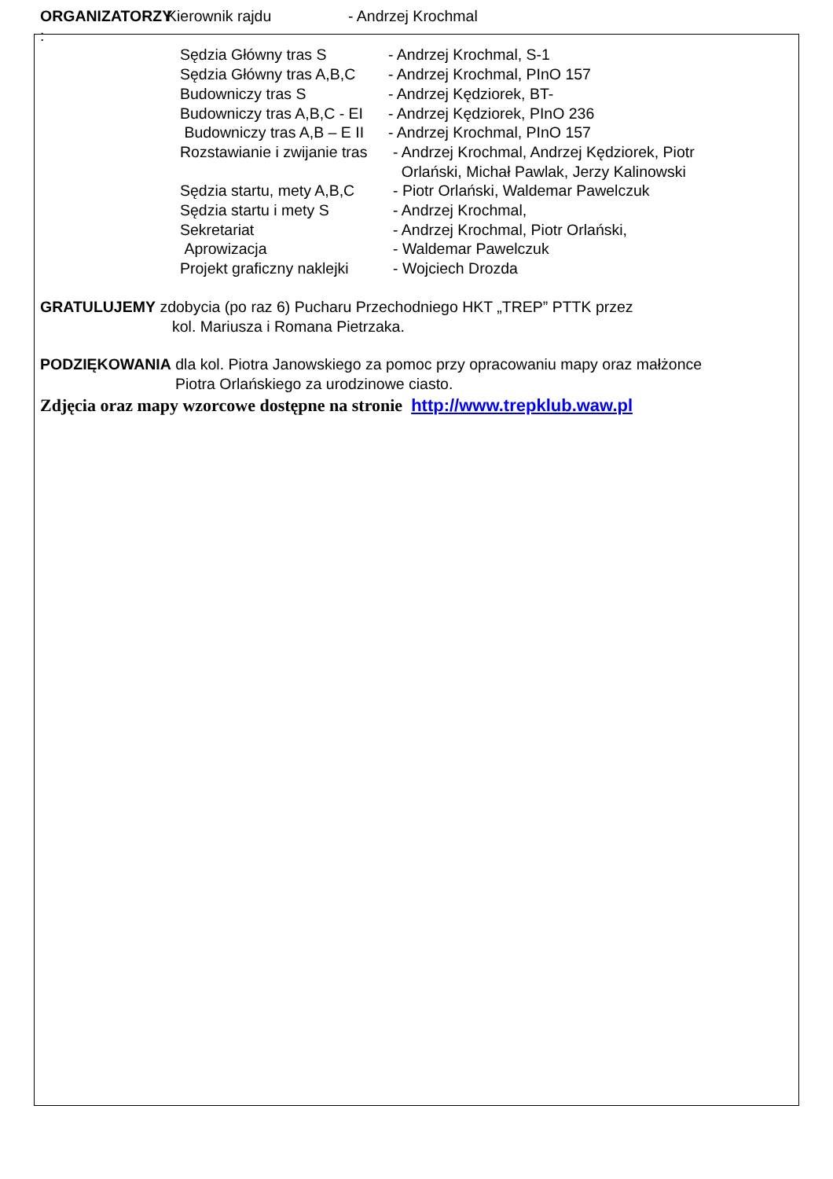ORGANIZATORZY : Kierownik rajdu - Andrzej Krochmal
Sędzia Główny tras S - Andrzej Krochmal, S-1
Sędzia Główny tras A,B,C
- Andrzej Krochmal, PInO 157
Budowniczy tras S - Andrzej Kędziorek, BT-
Budowniczy tras A,B,C - EI
- Andrzej Kędziorek, PInO 236
Budowniczy tras A,B – E II
- Andrzej Krochmal, PInO 157
Rozstawianie i zwijanie tras
- Andrzej Krochmal, Andrzej Kędziorek, Piotr
Orlański, Michał Pawlak, Jerzy Kalinowski
Sędzia startu, mety A,B,C
- Piotr Orlański, Waldemar Pawelczuk
Sędzia startu i mety S - Andrzej Krochmal,
Sekretariat - Andrzej Krochmal, Piotr Orlański,
Aprowizacja - Waldemar Pawelczuk
Projekt graficzny naklejki
- Wojciech Drozda
GRATULUJEMY zdobycia (po raz 6) Pucharu Przechodniego HKT „TREP” PTTK przez
kol. Mariusza i Romana Pietrzaka.
PODZIĘKOWANIA dla kol. Piotra Janowskiego za pomoc przy opracowaniu mapy oraz małżonce
Piotra Orlańskiego za urodzinowe ciasto.
Zdjęcia oraz mapy wzorcowe dostępne na stronie http://www.trepklub.waw.pl